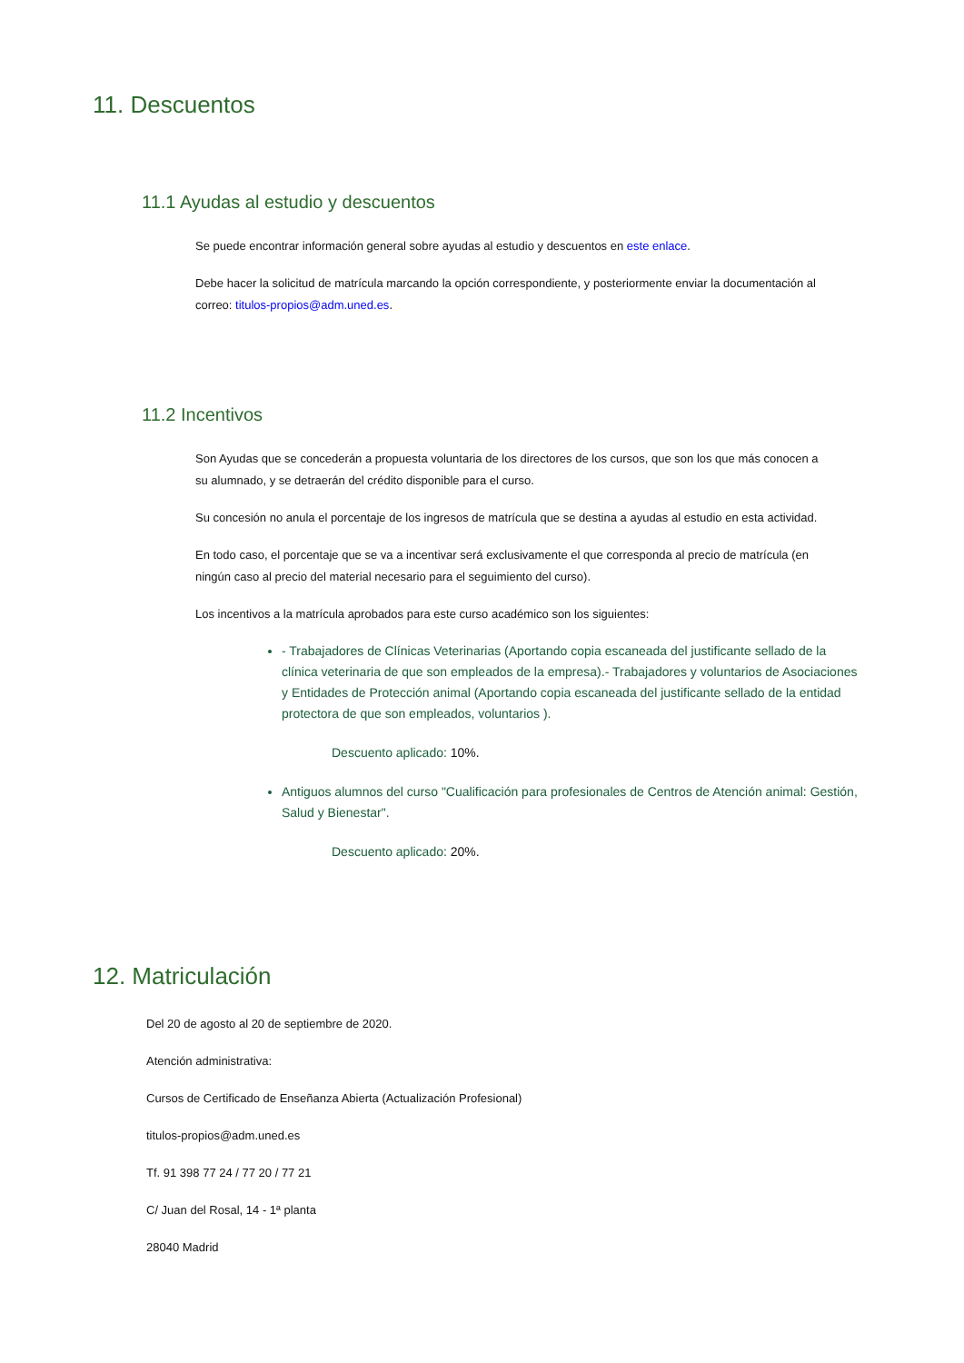11. Descuentos
11.1 Ayudas al estudio y descuentos
Se puede encontrar información general sobre ayudas al estudio y descuentos en este enlace.
Debe hacer la solicitud de matrícula marcando la opción correspondiente, y posteriormente enviar la documentación al correo: titulos-propios@adm.uned.es.
11.2 Incentivos
Son Ayudas que se concederán a propuesta voluntaria de los directores de los cursos, que son los que más conocen a su alumnado, y se detraerán del crédito disponible para el curso.
Su concesión no anula el porcentaje de los ingresos de matrícula que se destina a ayudas al estudio en esta actividad.
En todo caso, el porcentaje que se va a incentivar será exclusivamente el que corresponda al precio de matrícula (en ningún caso al precio del material necesario para el seguimiento del curso).
Los incentivos a la matrícula aprobados para este curso académico son los siguientes:
- Trabajadores de Clínicas Veterinarias (Aportando copia escaneada del justificante sellado de la clínica veterinaria de que son empleados de la empresa).- Trabajadores y voluntarios de Asociaciones y Entidades de Protección animal (Aportando copia escaneada del justificante sellado de la entidad protectora de que son empleados, voluntarios ).
Descuento aplicado: 10%.
Antiguos alumnos del curso "Cualificación para profesionales de Centros de Atención animal: Gestión, Salud y Bienestar".
Descuento aplicado: 20%.
12. Matriculación
Del 20 de agosto al 20 de septiembre de 2020.
Atención administrativa:
Cursos de Certificado de Enseñanza Abierta (Actualización Profesional)
titulos-propios@adm.uned.es
Tf. 91 398 77 24 / 77 20 / 77 21
C/ Juan del Rosal, 14 - 1ª planta
28040 Madrid